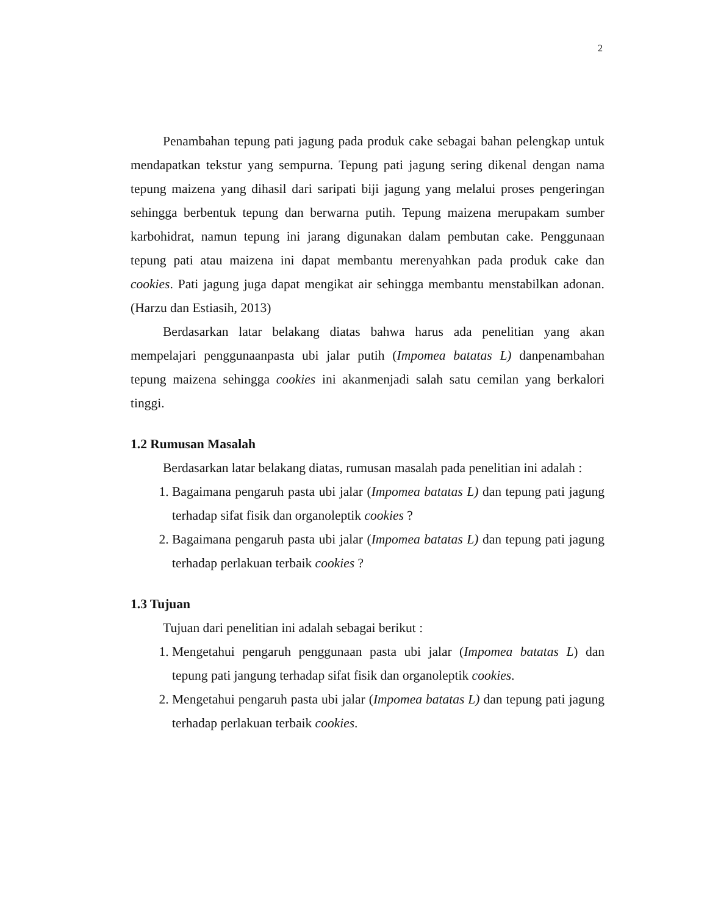2
Penambahan tepung pati jagung pada produk cake sebagai bahan pelengkap untuk mendapatkan tekstur yang sempurna. Tepung pati jagung sering dikenal dengan nama tepung maizena yang dihasil dari saripati biji jagung yang melalui proses pengeringan sehingga berbentuk tepung dan berwarna putih. Tepung maizena merupakam sumber karbohidrat, namun tepung ini jarang digunakan dalam pembutan cake. Penggunaan tepung pati atau maizena ini dapat membantu merenyahkan pada produk cake dan cookies. Pati jagung juga dapat mengikat air sehingga membantu menstabilkan adonan. (Harzu dan Estiasih, 2013)
Berdasarkan latar belakang diatas bahwa harus ada penelitian yang akan mempelajari penggunaanpasta ubi jalar putih (Impomea batatas L) danpenambahan tepung maizena sehingga cookies ini akanmenjadi salah satu cemilan yang berkalori tinggi.
1.2 Rumusan Masalah
Berdasarkan latar belakang diatas, rumusan masalah pada penelitian ini adalah :
1. Bagaimana pengaruh pasta ubi jalar (Impomea batatas L) dan tepung pati jagung terhadap sifat fisik dan organoleptik cookies ?
2. Bagaimana pengaruh pasta ubi jalar (Impomea batatas L) dan tepung pati jagung terhadap perlakuan terbaik cookies ?
1.3 Tujuan
Tujuan dari penelitian ini adalah sebagai berikut :
1. Mengetahui pengaruh penggunaan pasta ubi jalar (Impomea batatas L) dan tepung pati jangung terhadap sifat fisik dan organoleptik cookies.
2. Mengetahui pengaruh pasta ubi jalar (Impomea batatas L) dan tepung pati jagung terhadap perlakuan terbaik cookies.